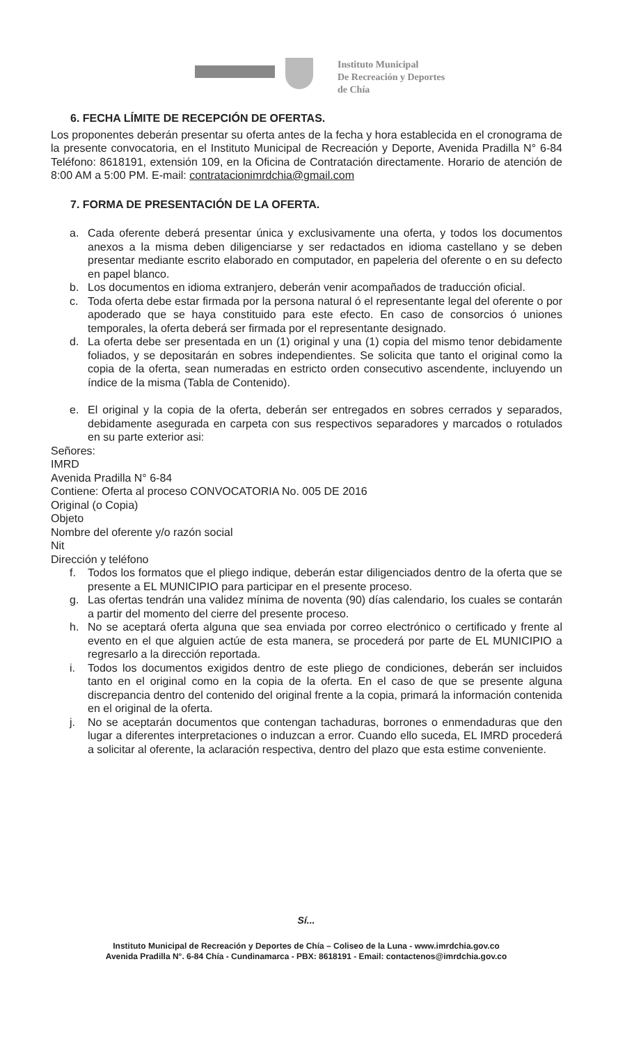Instituto Municipal
De Recreación y Deportes
de Chía
6. FECHA LÍMITE DE RECEPCIÓN DE OFERTAS.
Los proponentes deberán presentar su oferta antes de la fecha y hora establecida en el cronograma de la presente convocatoria, en el Instituto Municipal de Recreación y Deporte, Avenida Pradilla N° 6-84 Teléfono: 8618191, extensión 109, en la Oficina de Contratación directamente. Horario de atención de 8:00 AM a 5:00 PM. E-mail: contratacionimrdchia@gmail.com
7. FORMA DE PRESENTACIÓN DE LA OFERTA.
a. Cada oferente deberá presentar única y exclusivamente una oferta, y todos los documentos anexos a la misma deben diligenciarse y ser redactados en idioma castellano y se deben presentar mediante escrito elaborado en computador, en papeleria del oferente o en su defecto en papel blanco.
b. Los documentos en idioma extranjero, deberán venir acompañados de traducción oficial.
c. Toda oferta debe estar firmada por la persona natural ó el representante legal del oferente o por apoderado que se haya constituido para este efecto. En caso de consorcios ó uniones temporales, la oferta deberá ser firmada por el representante designado.
d. La oferta debe ser presentada en un (1) original y una (1) copia del mismo tenor debidamente foliados, y se depositarán en sobres independientes. Se solicita que tanto el original como la copia de la oferta, sean numeradas en estricto orden consecutivo ascendente, incluyendo un índice de la misma (Tabla de Contenido).
e. El original y la copia de la oferta, deberán ser entregados en sobres cerrados y separados, debidamente asegurada en carpeta con sus respectivos separadores y marcados o rotulados en su parte exterior asi:
Señores:
IMRD
Avenida Pradilla N° 6-84
Contiene: Oferta al proceso CONVOCATORIA No. 005 DE 2016
Original (o Copia)
Objeto
Nombre del oferente y/o razón social
Nit
Dirección y teléfono
f. Todos los formatos que el pliego indique, deberán estar diligenciados dentro de la oferta que se presente a EL MUNICIPIO para participar en el presente proceso.
g. Las ofertas tendrán una validez mínima de noventa (90) días calendario, los cuales se contarán a partir del momento del cierre del presente proceso.
h. No se aceptará oferta alguna que sea enviada por correo electrónico o certificado y frente al evento en el que alguien actúe de esta manera, se procederá por parte de EL MUNICIPIO a regresarlo a la dirección reportada.
i. Todos los documentos exigidos dentro de este pliego de condiciones, deberán ser incluidos tanto en el original como en la copia de la oferta. En el caso de que se presente alguna discrepancia dentro del contenido del original frente a la copia, primará la información contenida en el original de la oferta.
j. No se aceptarán documentos que contengan tachaduras, borrones o enmendaduras que den lugar a diferentes interpretaciones o induzcan a error. Cuando ello suceda, EL IMRD procederá a solicitar al oferente, la aclaración respectiva, dentro del plazo que esta estime conveniente.
Sí...
Instituto Municipal de Recreación y Deportes de Chía – Coliseo de la Luna - www.imrdchia.gov.co
Avenida Pradilla N°. 6-84 Chía - Cundinamarca - PBX: 8618191 - Email: contactenos@imrdchia.gov.co